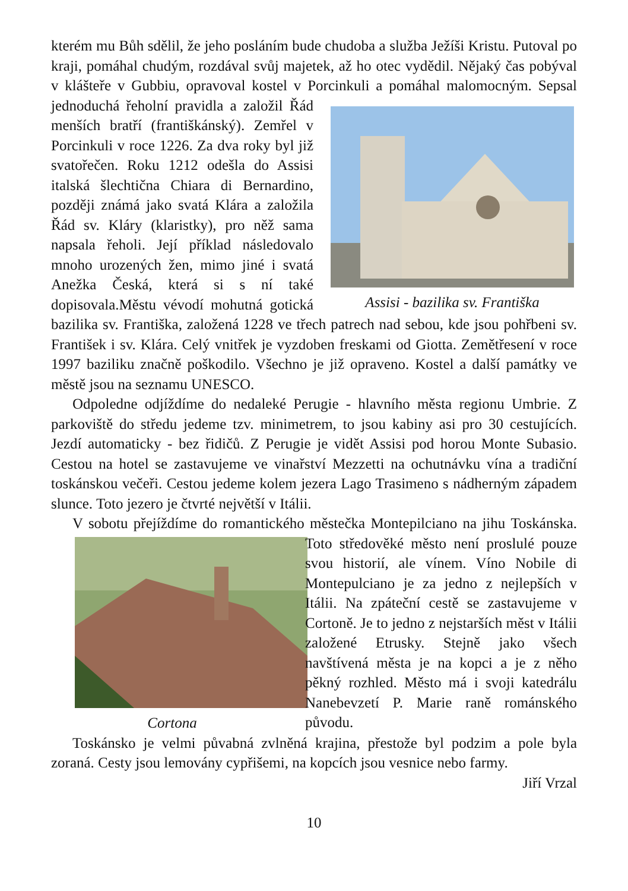kterém mu Bůh sdělil, že jeho posláním bude chudoba a služba Ježíši Kristu. Putoval po kraji, pomáhal chudým, rozdával svůj majetek, až ho otec vydědil. Nějaký čas pobýval v klášteře v Gubbiu, opravoval kostel v Porcinkuli a pomáhal malomocným. Sepsal jednoduchá řeholní pravidla a založil Řád
Assisi - bazilika sv. Františka menších bratří (františkánský). Zemřel v Porcinkuli v roce 1226. Za dva roky byl již svatořečen. Roku 1212 odešla do Assisi italská šlechtična Chiara di Bernardino, později známá jako svatá Klára a založila Řád sv. Kláry (klaristky), pro něž sama napsala řeholi. Její příklad následovalo mnoho urozených žen, mimo jiné i svatá Anežka Česká, která si s ní také dopisovala.Městu vévodí mohutná gotická bazilika sv. Františka, založená 1228 ve třech patrech nad sebou, kde jsou pohřbeni sv. František i sv. Klára. Celý vnitřek je vyzdoben freskami od Giotta. Zemětřesení v roce 1997 baziliku značně poškodilo. Všechno je již opraveno. Kostel a další památky ve městě jsou na seznamu UNESCO.
Odpoledne odjíždíme do nedaleké Perugie - hlavního města regionu Umbrie. Z parkoviště do středu jedeme tzv. minimetrem, to jsou kabiny asi pro 30 cestujících. Jezdí automaticky - bez řidičů. Z Perugie je vidět Assisi pod horou Monte Subasio. Cestou na hotel se zastavujeme ve vinařství Mezzetti na ochutnávku vína a tradiční toskánskou večeři. Cestou jedeme kolem jezera Lago Trasimeno s nádherným západem slunce. Toto jezero je čtvrté největší v Itálii.
V sobotu přejíždíme do romantického městečka Montepilciano na jihu
Cortona Toskánska. Toto středověké město není proslulé pouze svou historií, ale vínem. Víno Nobile di Montepulciano je za jedno z nejlepších v Itálii. Na zpáteční cestě se zastavujeme v Cortoně. Je to jedno z nejstarších měst v Itálii založené Etrusky. Stejně jako všech navštívená města je na kopci a je z něho pěkný rozhled. Město má i svoji katedrálu Nanebevzetí P. Marie raně románského původu.
Toskánsko je velmi půvabná zvlněná krajina, přestože byl podzim a pole byla zoraná. Cesty jsou lemovány cypřišemi, na kopcích jsou vesnice nebo farmy.
Jiří Vrzal
10